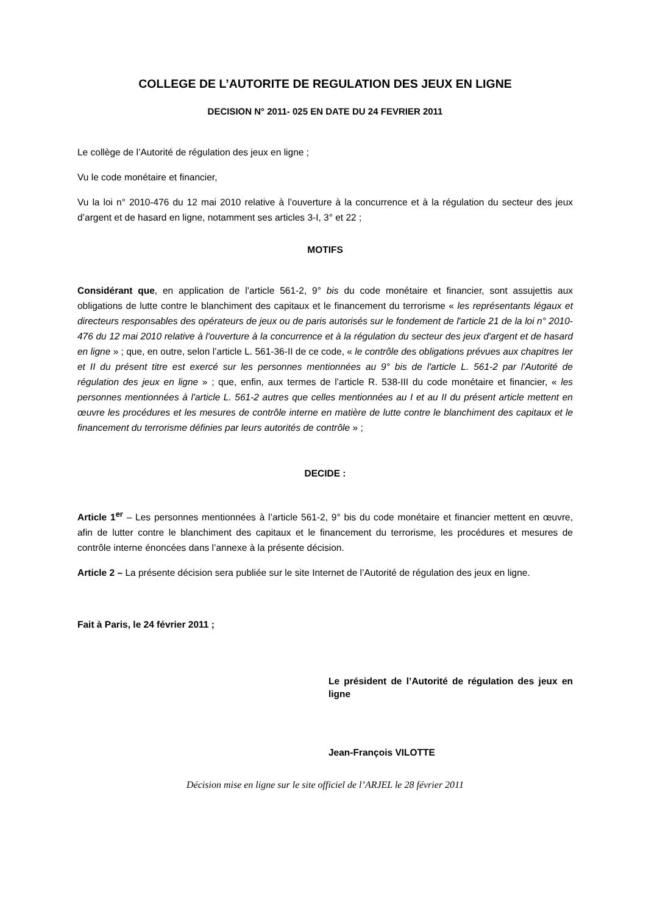COLLEGE DE L’AUTORITE DE REGULATION DES JEUX EN LIGNE
DECISION N° 2011- 025 EN DATE DU 24 FEVRIER 2011
Le collège de l’Autorité de régulation des jeux en ligne ;
Vu le code monétaire et financier,
Vu la loi n° 2010-476 du 12 mai 2010 relative à l’ouverture à la concurrence et à la régulation du secteur des jeux d’argent et de hasard en ligne, notamment ses articles 3-I, 3° et 22 ;
MOTIFS
Considérant que, en application de l’article 561-2, 9° bis du code monétaire et financier, sont assujettis aux obligations de lutte contre le blanchiment des capitaux et le financement du terrorisme « les représentants légaux et directeurs responsables des opérateurs de jeux ou de paris autorisés sur le fondement de l'article 21 de la loi n° 2010-476 du 12 mai 2010 relative à l'ouverture à la concurrence et à la régulation du secteur des jeux d'argent et de hasard en ligne » ; que, en outre, selon l’article L. 561-36-II de ce code, « le contrôle des obligations prévues aux chapitres Ier et II du présent titre est exercé sur les personnes mentionnées au 9° bis de l'article L. 561-2 par l'Autorité de régulation des jeux en ligne » ; que, enfin, aux termes de l’article R. 538-III du code monétaire et financier, « les personnes mentionnées à l'article L. 561-2 autres que celles mentionnées au I et au II du présent article mettent en œuvre les procédures et les mesures de contrôle interne en matière de lutte contre le blanchiment des capitaux et le financement du terrorisme définies par leurs autorités de contrôle » ;
DECIDE :
Article 1<sup>er</sup> – Les personnes mentionnées à l’article 561-2, 9° bis du code monétaire et financier mettent en œuvre, afin de lutter contre le blanchiment des capitaux et le financement du terrorisme, les procédures et mesures de contrôle interne énoncées dans l’annexe à la présente décision.
Article 2 – La présente décision sera publiée sur le site Internet de l’Autorité de régulation des jeux en ligne.
Fait à Paris, le 24 février 2011 ;
Le président de l’Autorité de régulation des jeux en ligne
Jean-François VILOTTE
Décision mise en ligne sur le site officiel de l’ARJEL le 28 février 2011